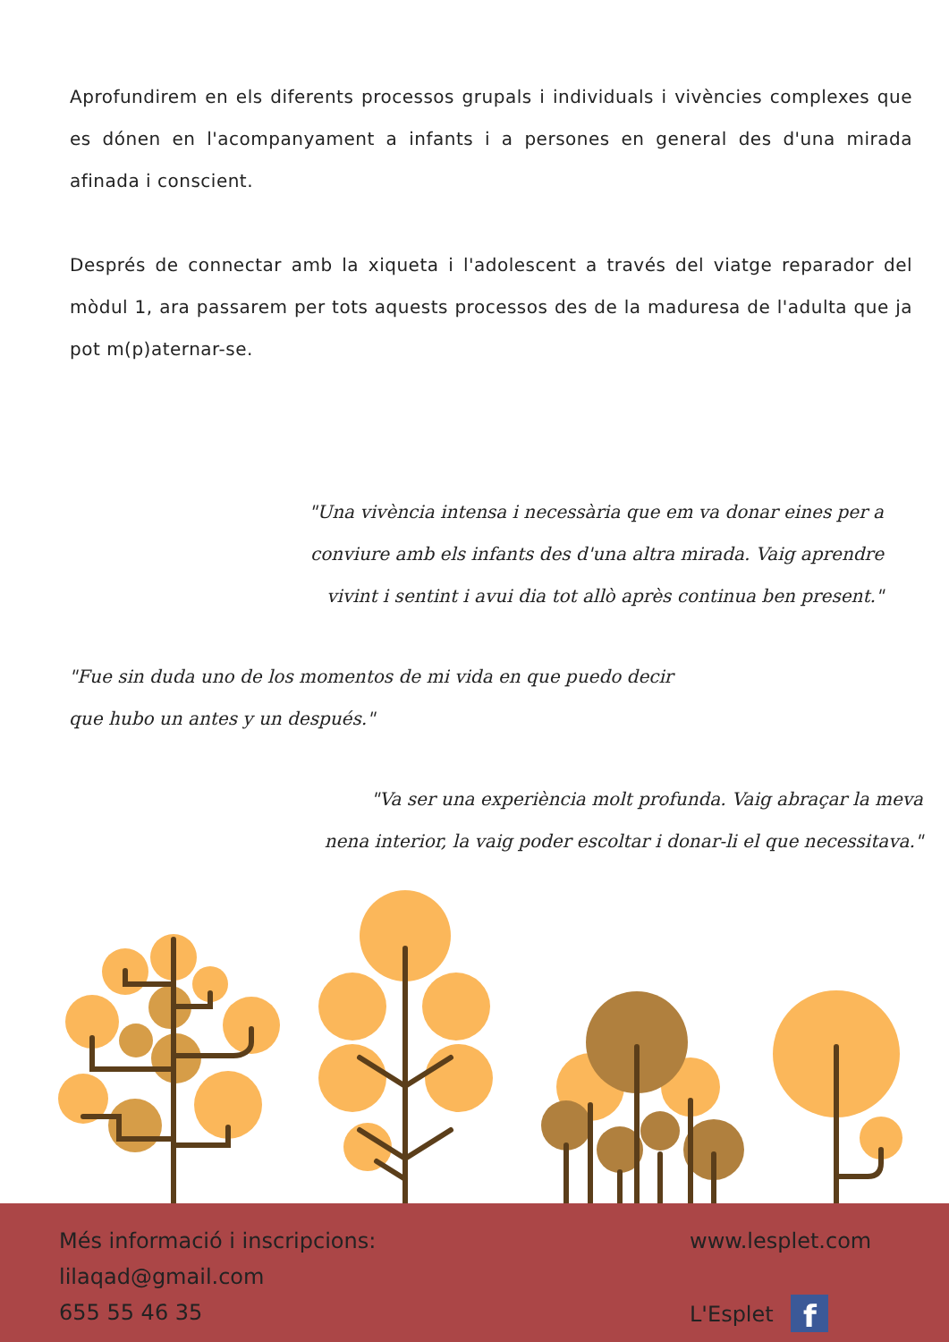Aprofundirem en els diferents processos grupals i individuals i vivències complexes que es dónen en l'acompanyament a infants i a persones en general des d'una mirada afinada i conscient.
Després de connectar amb la xiqueta i l'adolescent a través del viatge reparador del mòdul 1, ara passarem per tots aquests processos des de la maduresa de l'adulta que ja pot m(p)aternar-se.
"Una vivència intensa i necessària que em va donar eines per a conviure amb els infants des d'una altra mirada. Vaig aprendre vivint i sentint i avui dia tot allò après continua ben present."
"Fue sin duda uno de los momentos de mi vida en que puedo decir que hubo un antes y un después."
"Va ser una experiència molt profunda. Vaig abraçar la meva nena interior, la vaig poder escoltar i donar-li el que necessitava."
Més informació i inscripcions:
lilaqad@gmail.com
655 55 46 35
www.lesplet.com
L'Esplet f